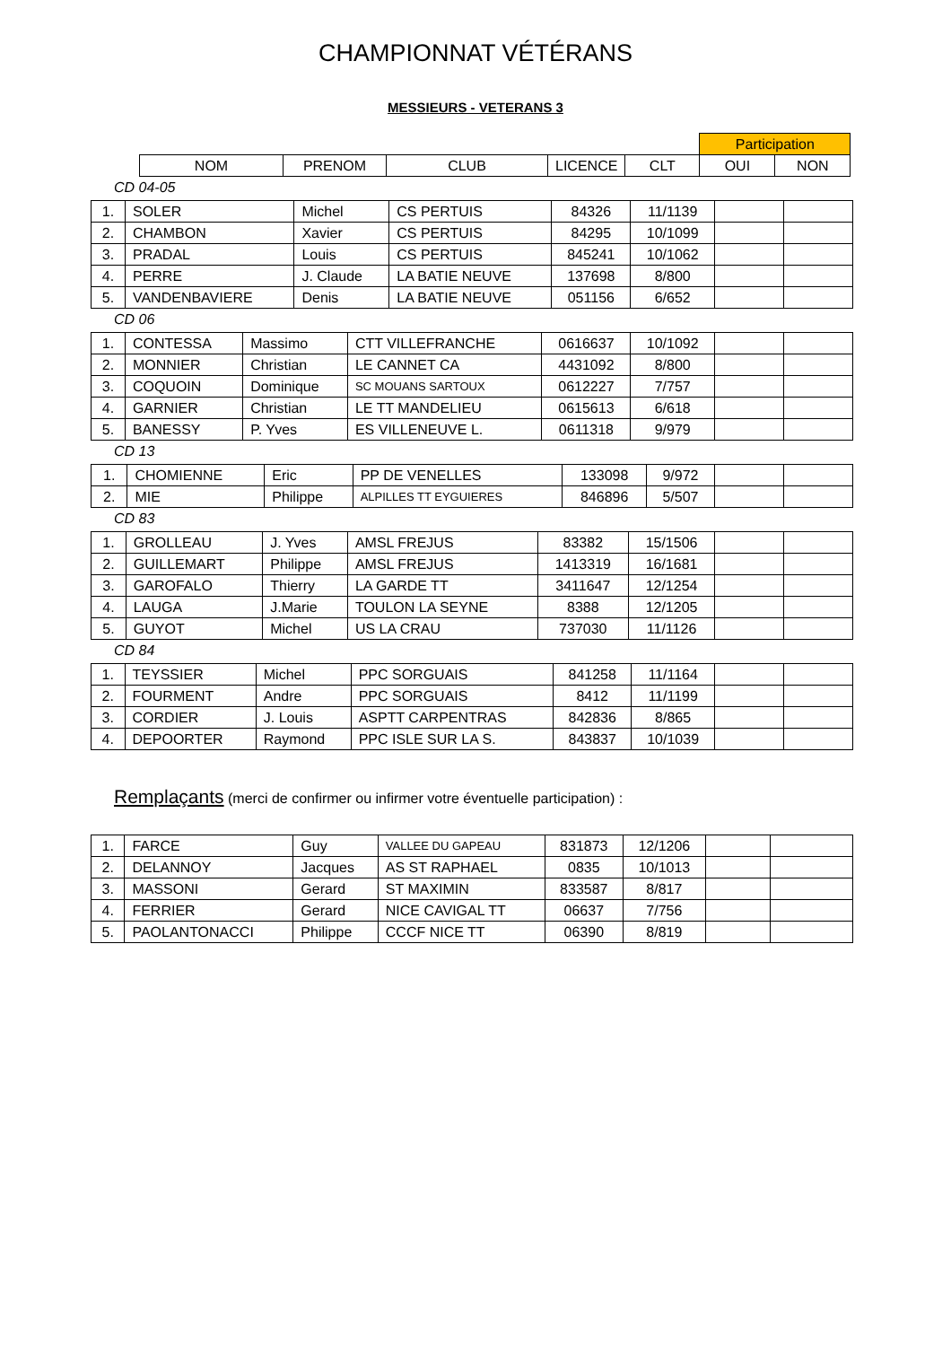CHAMPIONNAT VÉTÉRANS
MESSIEURS - VETERANS 3
| | | | | | Participation | |
| --- | --- | --- | --- | --- | --- | --- |
| NOM | PRENOM | CLUB | LICENCE | CLT | OUI | NON |
CD 04-05
| 1. | SOLER | Michel | CS PERTUIS | 84326 | 11/1139 | | |
| 2. | CHAMBON | Xavier | CS PERTUIS | 84295 | 10/1099 | | |
| 3. | PRADAL | Louis | CS PERTUIS | 845241 | 10/1062 | | |
| 4. | PERRE | J. Claude | LA BATIE NEUVE | 137698 | 8/800 | | |
| 5. | VANDENBAVIERE | Denis | LA BATIE NEUVE | 051156 | 6/652 | | |
CD 06
| 1. | CONTESSA | Massimo | CTT VILLEFRANCHE | 0616637 | 10/1092 | | |
| 2. | MONNIER | Christian | LE CANNET CA | 4431092 | 8/800 | | |
| 3. | COQUOIN | Dominique | SC MOUANS SARTOUX | 0612227 | 7/757 | | |
| 4. | GARNIER | Christian | LE TT MANDELIEU | 0615613 | 6/618 | | |
| 5. | BANESSY | P. Yves | ES VILLENEUVE L. | 0611318 | 9/979 | | |
CD 13
| 1. | CHOMIENNE | Eric | PP DE VENELLES | 133098 | 9/972 | | |
| 2. | MIE | Philippe | ALPILLES TT EYGUIERES | 846896 | 5/507 | | |
CD 83
| 1. | GROLLEAU | J. Yves | AMSL FREJUS | 83382 | 15/1506 | | |
| 2. | GUILLEMART | Philippe | AMSL FREJUS | 1413319 | 16/1681 | | |
| 3. | GAROFALO | Thierry | LA GARDE TT | 3411647 | 12/1254 | | |
| 4. | LAUGA | J.Marie | TOULON LA SEYNE | 8388 | 12/1205 | | |
| 5. | GUYOT | Michel | US LA CRAU | 737030 | 11/1126 | | |
CD 84
| 1. | TEYSSIER | Michel | PPC SORGUAIS | 841258 | 11/1164 | | |
| 2. | FOURMENT | Andre | PPC SORGUAIS | 8412 | 11/1199 | | |
| 3. | CORDIER | J. Louis | ASPTT CARPENTRAS | 842836 | 8/865 | | |
| 4. | DEPOORTER | Raymond | PPC ISLE SUR LA S. | 843837 | 10/1039 | | |
Remplaçants (merci de confirmer ou infirmer votre éventuelle participation) :
| 1. | FARCE | Guy | VALLEE DU GAPEAU | 831873 | 12/1206 | | |
| 2. | DELANNOY | Jacques | AS ST RAPHAEL | 0835 | 10/1013 | | |
| 3. | MASSONI | Gerard | ST MAXIMIN | 833587 | 8/817 | | |
| 4. | FERRIER | Gerard | NICE CAVIGAL TT | 06637 | 7/756 | | |
| 5. | PAOLANTONACCI | Philippe | CCCF NICE TT | 06390 | 8/819 | | |